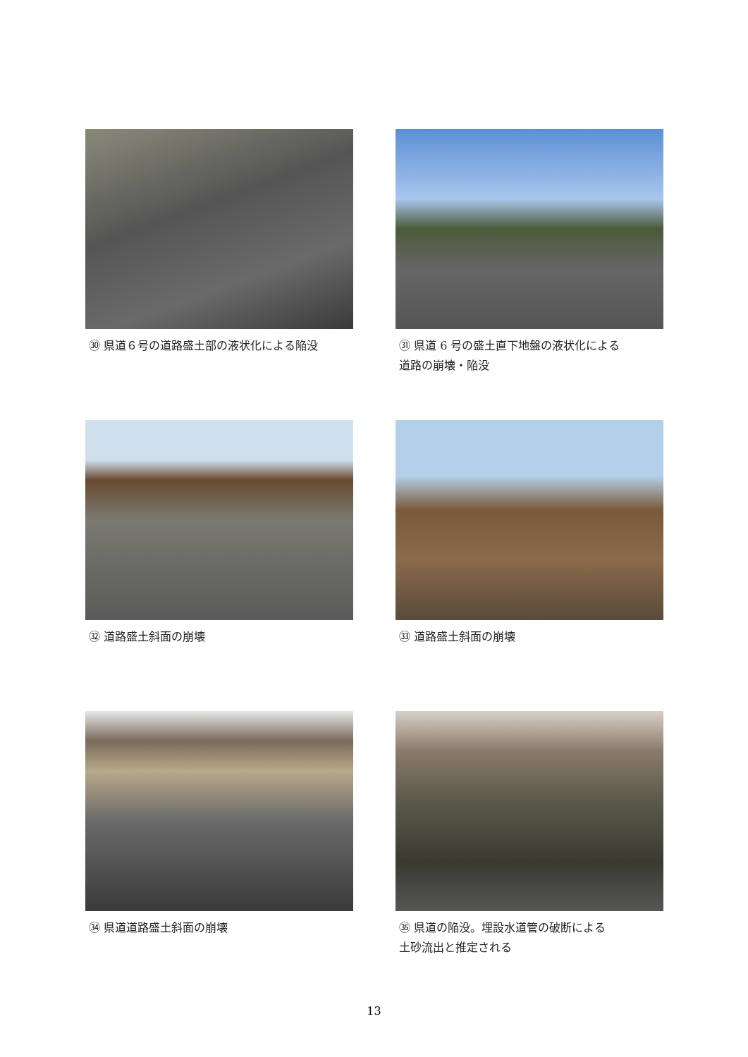㉚ 県道６号の道路盛土部の液状化による陥没
㉛ 県道 6 号の盛土直下地盤の液状化による
道路の崩壊・陥没
㉜ 道路盛土斜面の崩壊
㉝ 道路盛土斜面の崩壊
㉞ 県道道路盛土斜面の崩壊
㉟ 県道の陥没。埋設水道管の破断による
土砂流出と推定される
13